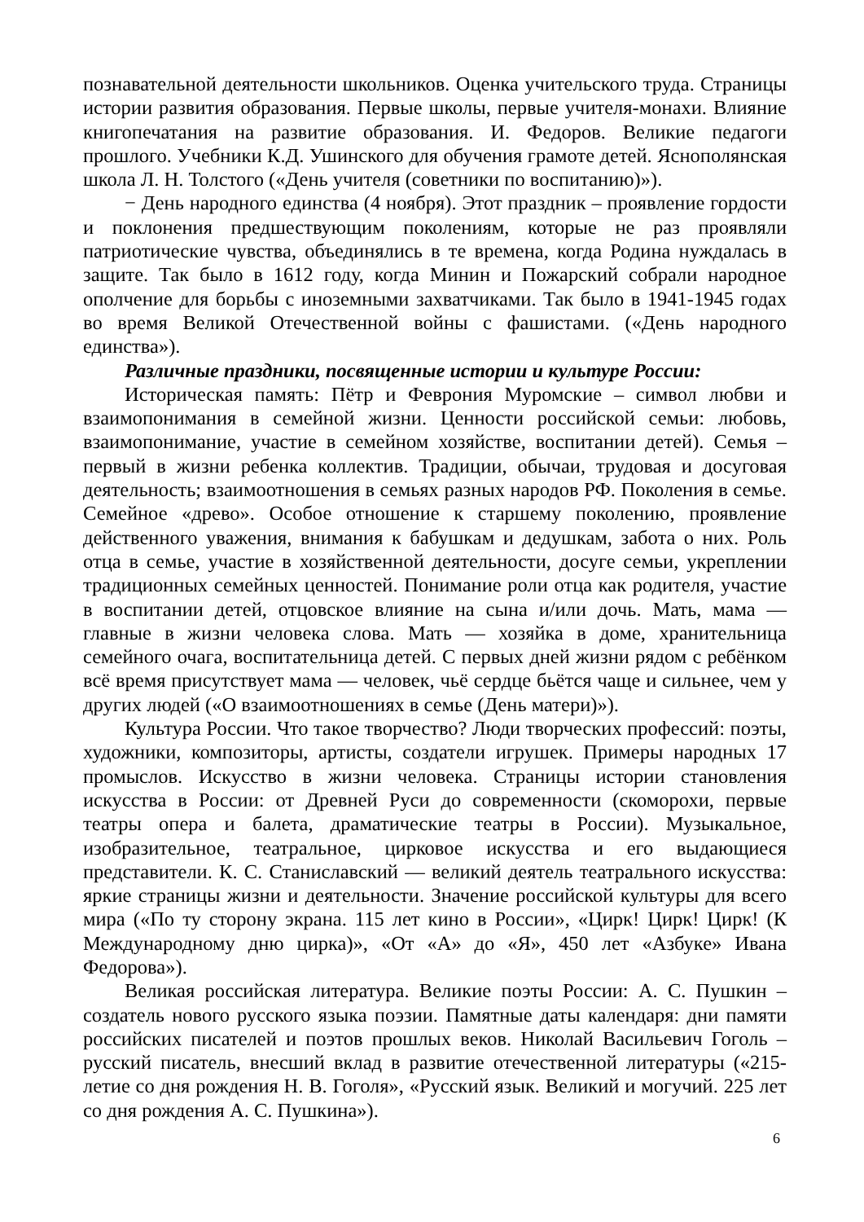познавательной деятельности школьников. Оценка учительского труда. Страницы истории развития образования. Первые школы, первые учителя-монахи. Влияние книгопечатания на развитие образования. И. Федоров. Великие педагоги прошлого. Учебники К.Д. Ушинского для обучения грамоте детей. Яснополянская школа Л. Н. Толстого («День учителя (советники по воспитанию)»).
− День народного единства (4 ноября). Этот праздник – проявление гордости и поклонения предшествующим поколениям, которые не раз проявляли патриотические чувства, объединялись в те времена, когда Родина нуждалась в защите. Так было в 1612 году, когда Минин и Пожарский собрали народное ополчение для борьбы с иноземными захватчиками. Так было в 1941-1945 годах во время Великой Отечественной войны с фашистами. («День народного единства»).
Различные праздники, посвященные истории и культуре России:
Историческая память: Пётр и Феврония Муромские – символ любви и взаимопонимания в семейной жизни. Ценности российской семьи: любовь, взаимопонимание, участие в семейном хозяйстве, воспитании детей). Семья – первый в жизни ребенка коллектив. Традиции, обычаи, трудовая и досуговая деятельность; взаимоотношения в семьях разных народов РФ. Поколения в семье. Семейное «древо». Особое отношение к старшему поколению, проявление действенного уважения, внимания к бабушкам и дедушкам, забота о них. Роль отца в семье, участие в хозяйственной деятельности, досуге семьи, укреплении традиционных семейных ценностей. Понимание роли отца как родителя, участие в воспитании детей, отцовское влияние на сына и/или дочь. Мать, мама — главные в жизни человека слова. Мать — хозяйка в доме, хранительница семейного очага, воспитательница детей. С первых дней жизни рядом с ребёнком всё время присутствует мама — человек, чьё сердце бьётся чаще и сильнее, чем у других людей («О взаимоотношениях в семье (День матери)»).
Культура России. Что такое творчество? Люди творческих профессий: поэты, художники, композиторы, артисты, создатели игрушек. Примеры народных 17 промыслов. Искусство в жизни человека. Страницы истории становления искусства в России: от Древней Руси до современности (скоморохи, первые театры опера и балета, драматические театры в России). Музыкальное, изобразительное, театральное, цирковое искусства и его выдающиеся представители. К. С. Станиславский — великий деятель театрального искусства: яркие страницы жизни и деятельности. Значение российской культуры для всего мира («По ту сторону экрана. 115 лет кино в России», «Цирк! Цирк! Цирк! (К Международному дню цирка)», «От «А» до «Я», 450 лет «Азбуке» Ивана Федорова»).
Великая российская литература. Великие поэты России: А. С. Пушкин – создатель нового русского языка поэзии. Памятные даты календаря: дни памяти российских писателей и поэтов прошлых веков. Николай Васильевич Гоголь – русский писатель, внесший вклад в развитие отечественной литературы («215-летие со дня рождения Н. В. Гоголя», «Русский язык. Великий и могучий. 225 лет со дня рождения А. С. Пушкина»).
6